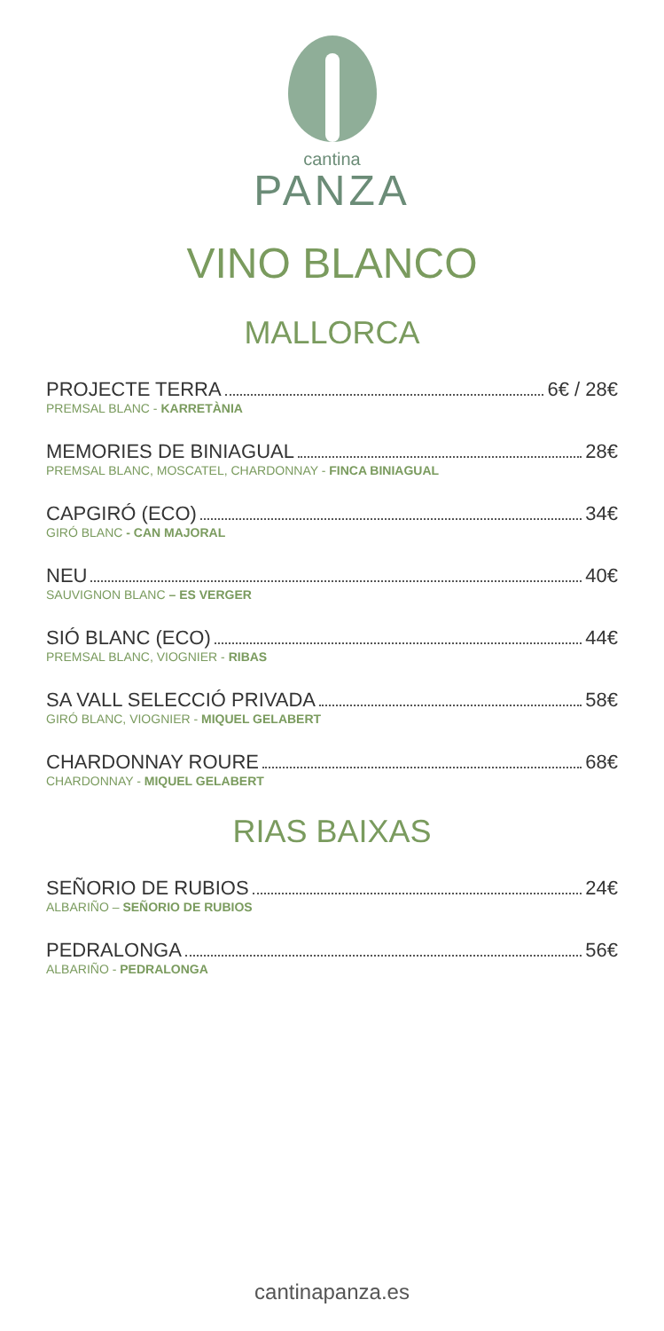cantina
PANZA
VINO BLANCO
MALLORCA
PROJECTE TERRA 6€ / 28€
PREMSAL BLANC - KARRETÀNIA
MEMORIES DE BINIAGUAL 28€
PREMSAL BLANC, MOSCATEL, CHARDONNAY - FINCA BINIAGUAL
CAPGIRÓ (ECO) 34€
GIRÓ BLANC - CAN MAJORAL
NEU 40€
SAUVIGNON BLANC – ES VERGER
SIÓ BLANC (ECO) 44€
PREMSAL BLANC, VIOGNIER - RIBAS
SA VALL SELECCIÓ PRIVADA 58€
GIRÓ BLANC, VIOGNIER - MIQUEL GELABERT
CHARDONNAY ROURE 68€
CHARDONNAY - MIQUEL GELABERT
RIAS BAIXAS
SEÑORIO DE RUBIOS 24€
ALBARIÑO – SEÑORIO DE RUBIOS
PEDRALONGA 56€
ALBARIÑO - PEDRALONGA
cantinapanza.es